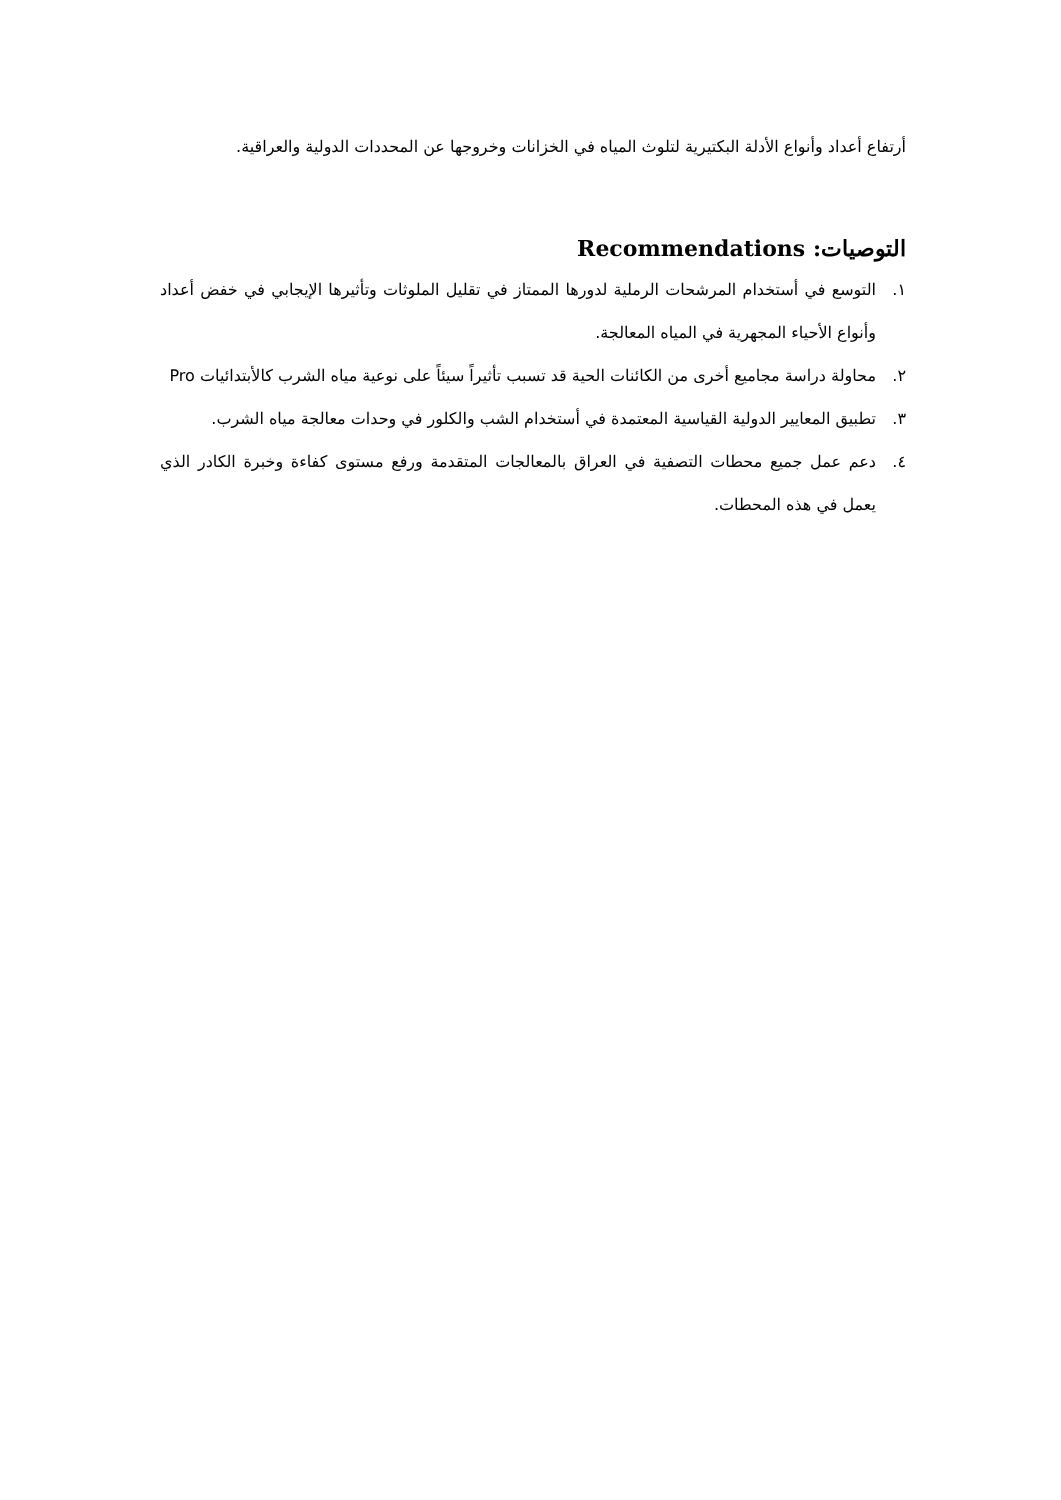أرتفاع أعداد وأنواع الأدلة البكتيرية لتلوث المياه في الخزانات وخروجها عن المحددات الدولية والعراقية.
التوصيات: Recommendations
١. التوسع في أستخدام المرشحات الرملية لدورها الممتاز في تقليل الملوثات وتأثيرها الإيجابي في خفض أعداد وأنواع الأحياء المجهرية في المياه المعالجة.
٢. محاولة دراسة مجاميع أخرى من الكائنات الحية قد تسبب تأثيراً سيئاً على نوعية مياه الشرب كالأبتدائيات Pro
٣. تطبيق المعايير الدولية القياسية المعتمدة في أستخدام الشب والكلور في وحدات معالجة مياه الشرب.
٤. دعم عمل جميع محطات التصفية في العراق بالمعالجات المتقدمة ورفع مستوى كفاءة وخبرة الكادر الذي يعمل في هذه المحطات.